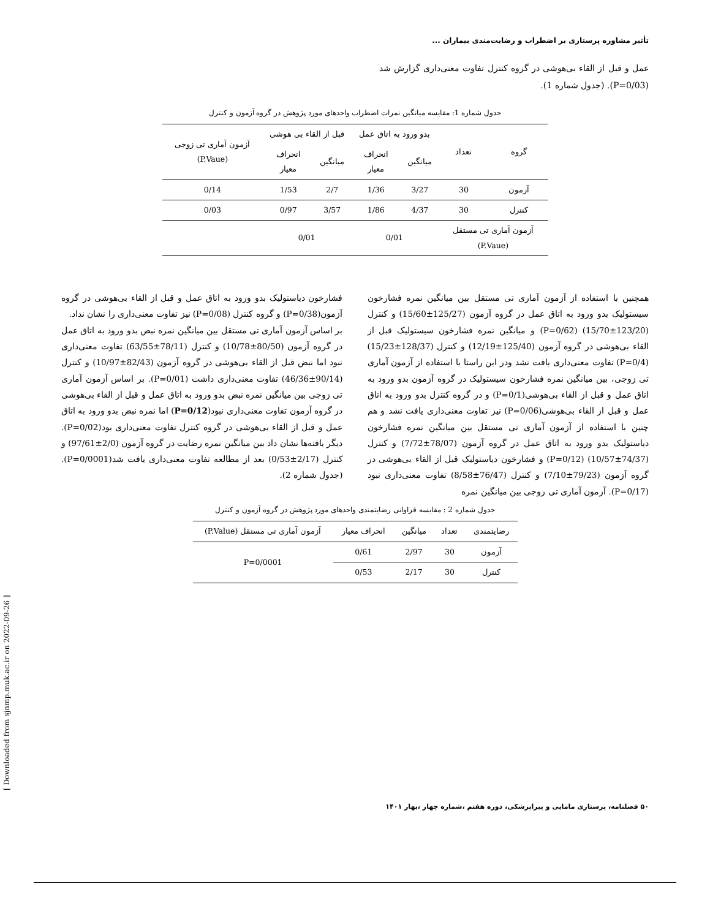تأثیر مشاوره پرستاری بر اضطراب و رضایت‌مندی بیماران ...
عمل و قبل از القاء بی‌هوشی در گروه کنترل تفاوت معنی‌داری گزارش شد (P=0/03). (جدول شماره 1).
جدول شماره 1: مقایسه میانگین نمرات اضطراب واحدهای مورد پژوهش در گروه آزمون و کنترل
| گروه | تعداد | بدو ورود به اتاق عمل | | قبل از القاء بی هوشی | | آزمون آماری تی زوجی (P.Vaue) |
| --- | --- | --- | --- | --- | --- | --- |
| | | میانگین | انحراف معیار | میانگین | انحراف معیار | |
| آزمون | 30 | 3/27 | 1/36 | 2/7 | 1/53 | 0/14 |
| کنترل | 30 | 4/37 | 1/86 | 3/57 | 0/97 | 0/03 |
| آزمون آماری تی مستقل (P.Vaue) | | 0/01 | | 0/01 | | |
همچنین با استفاده از آزمون آماری تی مستقل بین میانگین نمره فشارخون سیستولیک بدو ورود به اتاق عمل در گروه آزمون (125/27±15/60) و کنترل (123/20±15/70) (P=0/62) و میانگین نمره فشارخون سیستولیک قبل از القاء بی‌هوشی در گروه آزمون (125/40±12/19) و کنترل (128/37±15/23) (P=0/4) تفاوت معنی‌داری یافت نشد ودر این راستا با استفاده از آزمون آماری تی زوجی، بین میانگین نمره فشارخون سیستولیک در گروه آزمون بدو ورود به اتاق عمل و قبل از القاء بی‌هوشی(P=0/1) و در گروه کنترل بدو ورود به اتاق عمل و قبل از القاء بی‌هوشی(P=0/06) نیز تفاوت معنی‌داری یافت نشد و هم چنین با استفاده از آزمون آماری تی مستقل بین میانگین نمره فشارخون دیاستولیک بدو ورود به اتاق عمل در گروه آزمون (78/07±7/72) و کنترل (74/37±10/57) (P=0/12) و فشارخون دیاستولیک قبل از القاء بی‌هوشی در گروه آزمون (79/23±7/10) و کنترل (76/47±8/58) تفاوت معنی‌داری نبود (P=0/17). آزمون آماری تی زوجی بین میانگین نمره
فشارخون دیاستولیک بدو ورود به اتاق عمل و قبل از القاء بی‌هوشی در گروه آزمون(P=0/38) و گروه کنترل (P=0/08) نیز تفاوت معنی‌داری را نشان نداد.
بر اساس آزمون آماری تی مستقل بین میانگین نمره نبض بدو ورود به اتاق عمل در گروه آزمون (80/50±10/78) و کنترل (78/11±63/55) تفاوت معنی‌داری نبود اما نبض قبل از القاء بی‌هوشی در گروه آزمون (82/43±10/97) و کنترل (90/14±46/36) تفاوت معنی‌داری داشت (P=0/01). بر اساس آزمون آماری تی زوجی بین میانگین نمره نبض بدو ورود به اتاق عمل و قبل از القاء بی‌هوشی در گروه آزمون تفاوت معنی‌داری نبود(P=0/12) اما نمره نبض بدو ورود به اتاق عمل و قبل از القاء بی‌هوشی در گروه کنترل تفاوت معنی‌داری بود(P=0/02). دیگر یافته‌ها نشان داد بین میانگین نمره رضایت در گروه آزمون (2/0±97/61) و کنترل (2/17±0/53) بعد از مطالعه تفاوت معنی‌داری یافت شد(P=0/0001). (جدول شماره 2).
جدول شماره 2 : مقایسه فراوانی رضایتمندی واحدهای مورد پژوهش در گروه آزمون و کنترل
| رضایتمندی | تعداد | میانگین | انحراف معیار | آزمون آماری تی مستقل (P.Value) |
| --- | --- | --- | --- | --- |
| آزمون | 30 | 2/97 | 0/61 | P=0/0001 |
| کنترل | 30 | 2/17 | 0/53 | |
[ Downloaded from sjnmp.muk.ac.ir on 2022-09-26 ]
۵۰ فصلنامه، پرستاری مامایی و پیراپزشکی، دوره هفتم ،شماره چهار ،بهار ۱۴۰۱